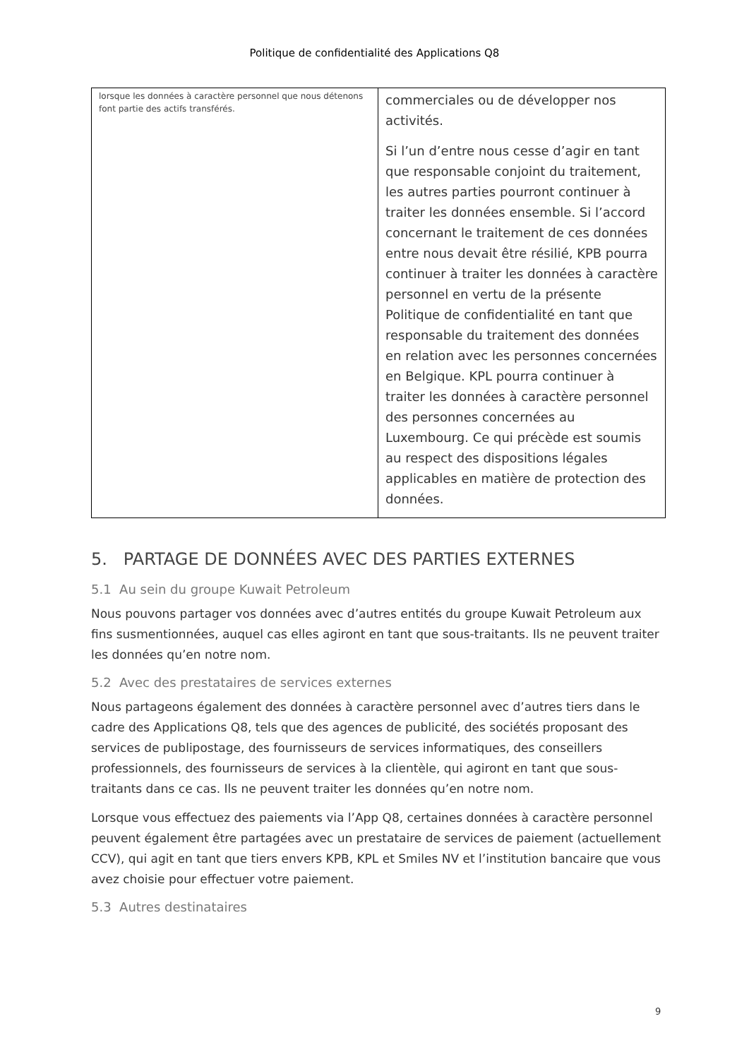Politique de confidentialité des Applications Q8
| lorsque les données à caractère personnel que nous détenons font partie des actifs transférés. | commerciales ou de développer nos activités. Si l’un d’entre nous cesse d’agir en tant que responsable conjoint du traitement, les autres parties pourront continuer à traiter les données ensemble. Si l’accord concernant le traitement de ces données entre nous devait être résilié, KPB pourra continuer à traiter les données à caractère personnel en vertu de la présente Politique de confidentialité en tant que responsable du traitement des données en relation avec les personnes concernées en Belgique. KPL pourra continuer à traiter les données à caractère personnel des personnes concernées au Luxembourg. Ce qui précède est soumis au respect des dispositions légales applicables en matière de protection des données. |
5. PARTAGE DE DONNÉES AVEC DES PARTIES EXTERNES
5.1 Au sein du groupe Kuwait Petroleum
Nous pouvons partager vos données avec d’autres entités du groupe Kuwait Petroleum aux fins susmentionnées, auquel cas elles agiront en tant que sous-traitants. Ils ne peuvent traiter les données qu’en notre nom.
5.2 Avec des prestataires de services externes
Nous partageons également des données à caractère personnel avec d’autres tiers dans le cadre des Applications Q8, tels que des agences de publicité, des sociétés proposant des services de publipostage, des fournisseurs de services informatiques, des conseillers professionnels, des fournisseurs de services à la clientèle, qui agiront en tant que sous-traitants dans ce cas. Ils ne peuvent traiter les données qu’en notre nom.
Lorsque vous effectuez des paiements via l’App Q8, certaines données à caractère personnel peuvent également être partagées avec un prestataire de services de paiement (actuellement CCV), qui agit en tant que tiers envers KPB, KPL et Smiles NV et l’institution bancaire que vous avez choisie pour effectuer votre paiement.
5.3 Autres destinataires
9